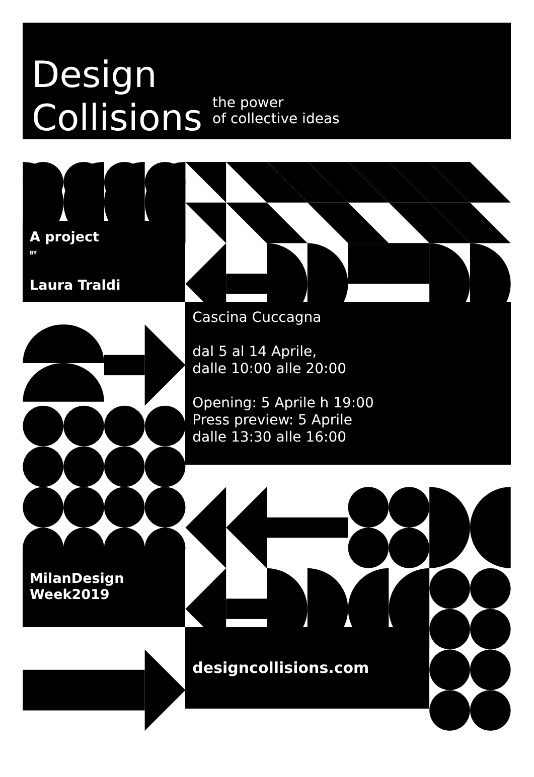Design
Collisions
the power
of collective ideas
A project <sup>BY</sup>
Laura Traldi
Cascina Cuccagna
dal 5 al 14 Aprile,
dalle 10:00 alle 20:00
Opening: 5 Aprile h 19:00
Press preview: 5 Aprile
dalle 13:30 alle 16:00
MilanDesign
Week2019
designcollisions.com